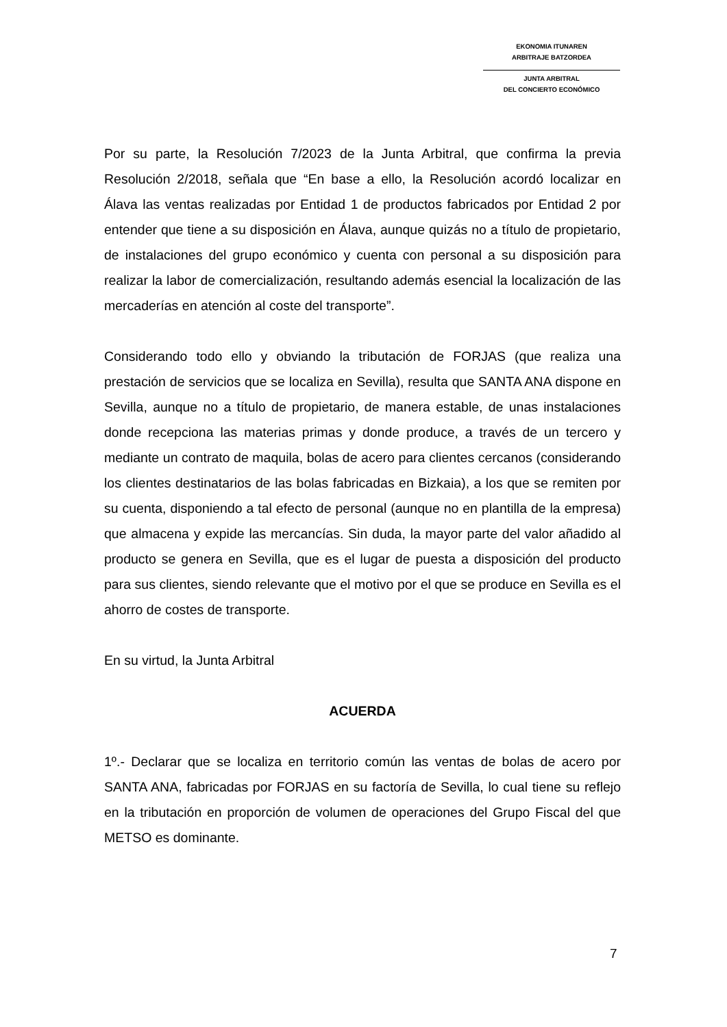EKONOMIA ITUNAREN
ARBITRAJE BATZORDEA
JUNTA ARBITRAL
DEL CONCIERTO ECONÓMICO
Por su parte, la Resolución 7/2023 de la Junta Arbitral, que confirma la previa Resolución 2/2018, señala que “En base a ello, la Resolución acordó localizar en Álava las ventas realizadas por Entidad 1 de productos fabricados por Entidad 2 por entender que tiene a su disposición en Álava, aunque quizás no a título de propietario, de instalaciones del grupo económico y cuenta con personal a su disposición para realizar la labor de comercialización, resultando además esencial la localización de las mercaderías en atención al coste del transporte”.
Considerando todo ello y obviando la tributación de FORJAS (que realiza una prestación de servicios que se localiza en Sevilla), resulta que SANTA ANA dispone en Sevilla, aunque no a título de propietario, de manera estable, de unas instalaciones donde recepciona las materias primas y donde produce, a través de un tercero y mediante un contrato de maquila, bolas de acero para clientes cercanos (considerando los clientes destinatarios de las bolas fabricadas en Bizkaia), a los que se remiten por su cuenta, disponiendo a tal efecto de personal (aunque no en plantilla de la empresa) que almacena y expide las mercancías. Sin duda, la mayor parte del valor añadido al producto se genera en Sevilla, que es el lugar de puesta a disposición del producto para sus clientes, siendo relevante que el motivo por el que se produce en Sevilla es el ahorro de costes de transporte.
En su virtud, la Junta Arbitral
ACUERDA
1º.- Declarar que se localiza en territorio común las ventas de bolas de acero por SANTA ANA, fabricadas por FORJAS en su factoría de Sevilla, lo cual tiene su reflejo en la tributación en proporción de volumen de operaciones del Grupo Fiscal del que METSO es dominante.
7